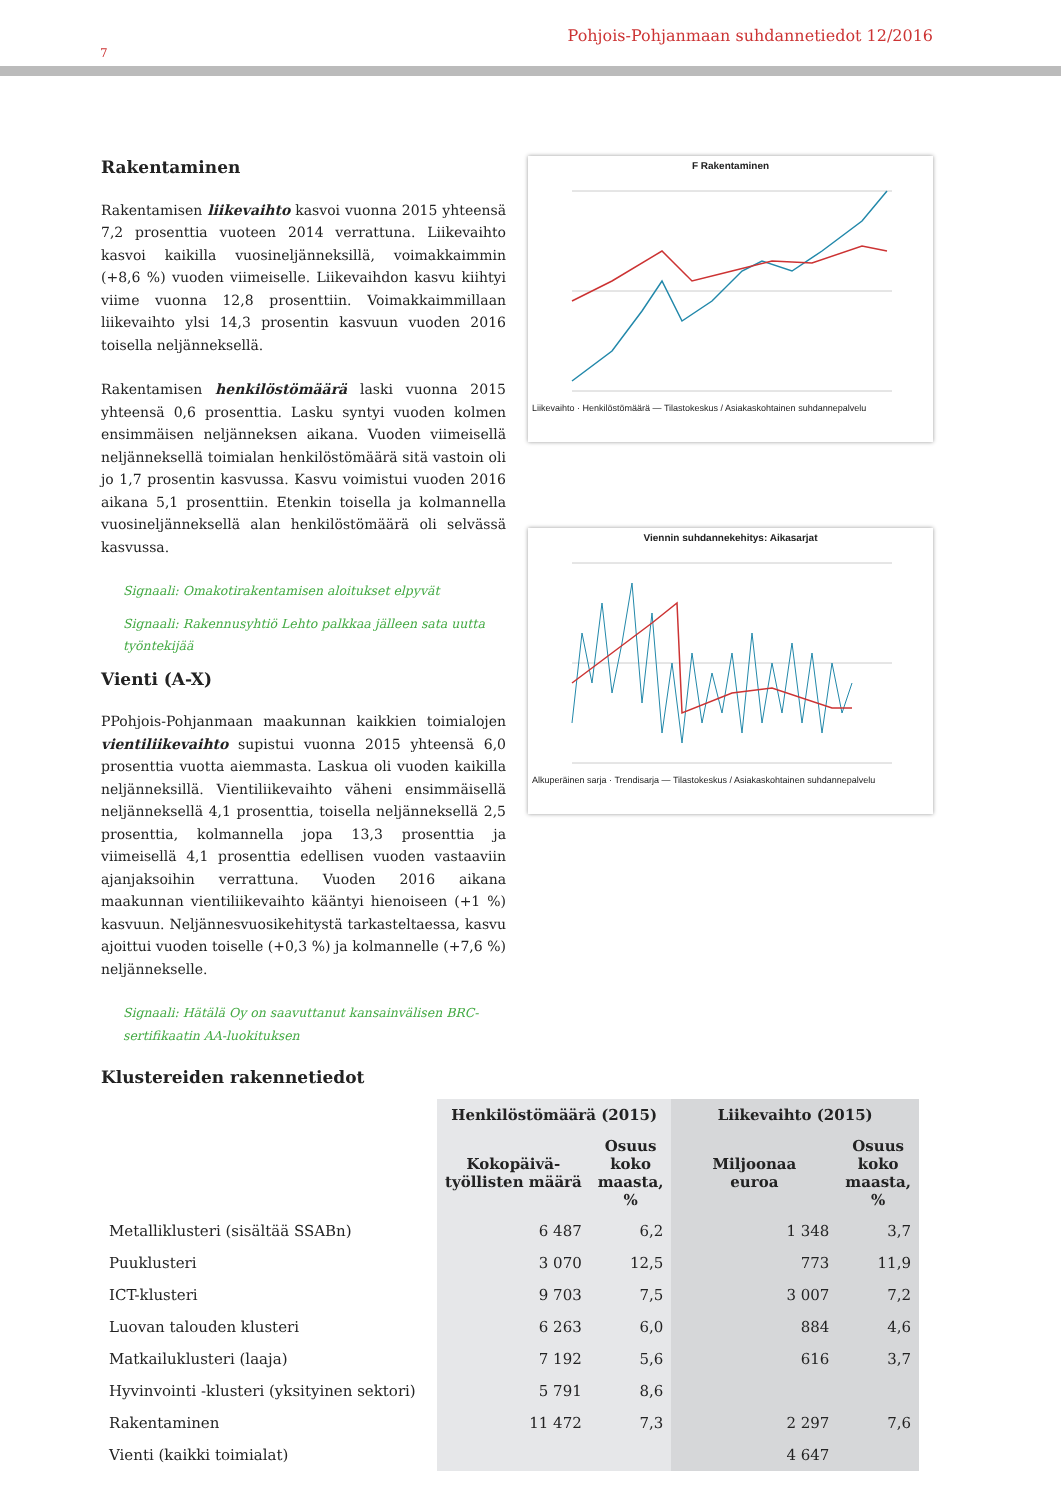Pohjois-Pohjanmaan suhdannetiedot 12/2016
7
Rakentaminen
Rakentamisen liikevaihto kasvoi vuonna 2015 yhteensä 7,2 prosenttia vuoteen 2014 verrattuna. Liikevaihto kasvoi kaikilla vuosineljänneksillä, voimakkaimmin (+8,6 %) vuoden viimeiselle. Liikevaihdon kasvu kiihtyi viime vuonna 12,8 prosenttiin. Voimakkaimmillaan liikevaihto ylsi 14,3 prosentin kasvuun vuoden 2016 toisella neljänneksellä.
Rakentamisen henkilöstömäärä laski vuonna 2015 yhteensä 0,6 prosenttia. Lasku syntyi vuoden kolmen ensimmäisen neljänneksen aikana. Vuoden viimeisellä neljänneksellä toimialan henkilöstömäärä sitä vastoin oli jo 1,7 prosentin kasvussa. Kasvu voimistui vuoden 2016 aikana 5,1 prosenttiin. Etenkin toisella ja kolmannella vuosineljänneksellä alan henkilöstömäärä oli selvässä kasvussa.
Signaali: Omakotirakentamisen aloitukset elpyvät
Signaali: Rakennusyhtiö Lehto palkkaa jälleen sata uutta työntekijää
Vienti (A-X)
PPohjois-Pohjanmaan maakunnan kaikkien toimialojen vientiliikevaihto supistui vuonna 2015 yhteensä 6,0 prosenttia vuotta aiemmasta. Laskua oli vuoden kaikilla neljänneksillä. Vientiliikevaihto väheni ensimmäisellä neljänneksellä 4,1 prosenttia, toisella neljänneksellä 2,5 prosenttia, kolmannella jopa 13,3 prosenttia ja viimeisellä 4,1 prosenttia edellisen vuoden vastaaviin ajanjaksoihin verrattuna. Vuoden 2016 aikana maakunnan vientiliikevaihto kääntyi hienoiseen (+1 %) kasvuun. Neljännesvuosikehitystä tarkasteltaessa, kasvu ajoittui vuoden toiselle (+0,3 %) ja kolmannelle (+7,6 %) neljännekselle.
Signaali: Hätälä Oy on saavuttanut kansainvälisen BRC-sertifikaatin AA-luokituksen
F Rakentaminen
Liikevaihto · Henkilöstömäärä — Tilastokeskus / Asiakaskohtainen suhdannepalvelu
Viennin suhdannekehitys: Aikasarjat
Alkuperäinen sarja · Trendisarja — Tilastokeskus / Asiakaskohtainen suhdannepalvelu
Klustereiden rakennetiedot
| | Henkilöstömäärä (2015) | | Liikevaihto (2015) | |
| --- | --- | --- | --- | --- |
| | Kokopäivä- työllisten määrä | Osuus koko maasta, % | Miljoonaa euroa | Osuus koko maasta, % |
| Metalliklusteri (sisältää SSABn) | 6 487 | 6,2 | 1 348 | 3,7 |
| Puuklusteri | 3 070 | 12,5 | 773 | 11,9 |
| ICT-klusteri | 9 703 | 7,5 | 3 007 | 7,2 |
| Luovan talouden klusteri | 6 263 | 6,0 | 884 | 4,6 |
| Matkailuklusteri (laaja) | 7 192 | 5,6 | 616 | 3,7 |
| Hyvinvointi -klusteri (yksityinen sektori) | 5 791 | 8,6 | | |
| Rakentaminen | 11 472 | 7,3 | 2 297 | 7,6 |
| Vienti (kaikki toimialat) | | | 4 647 | |